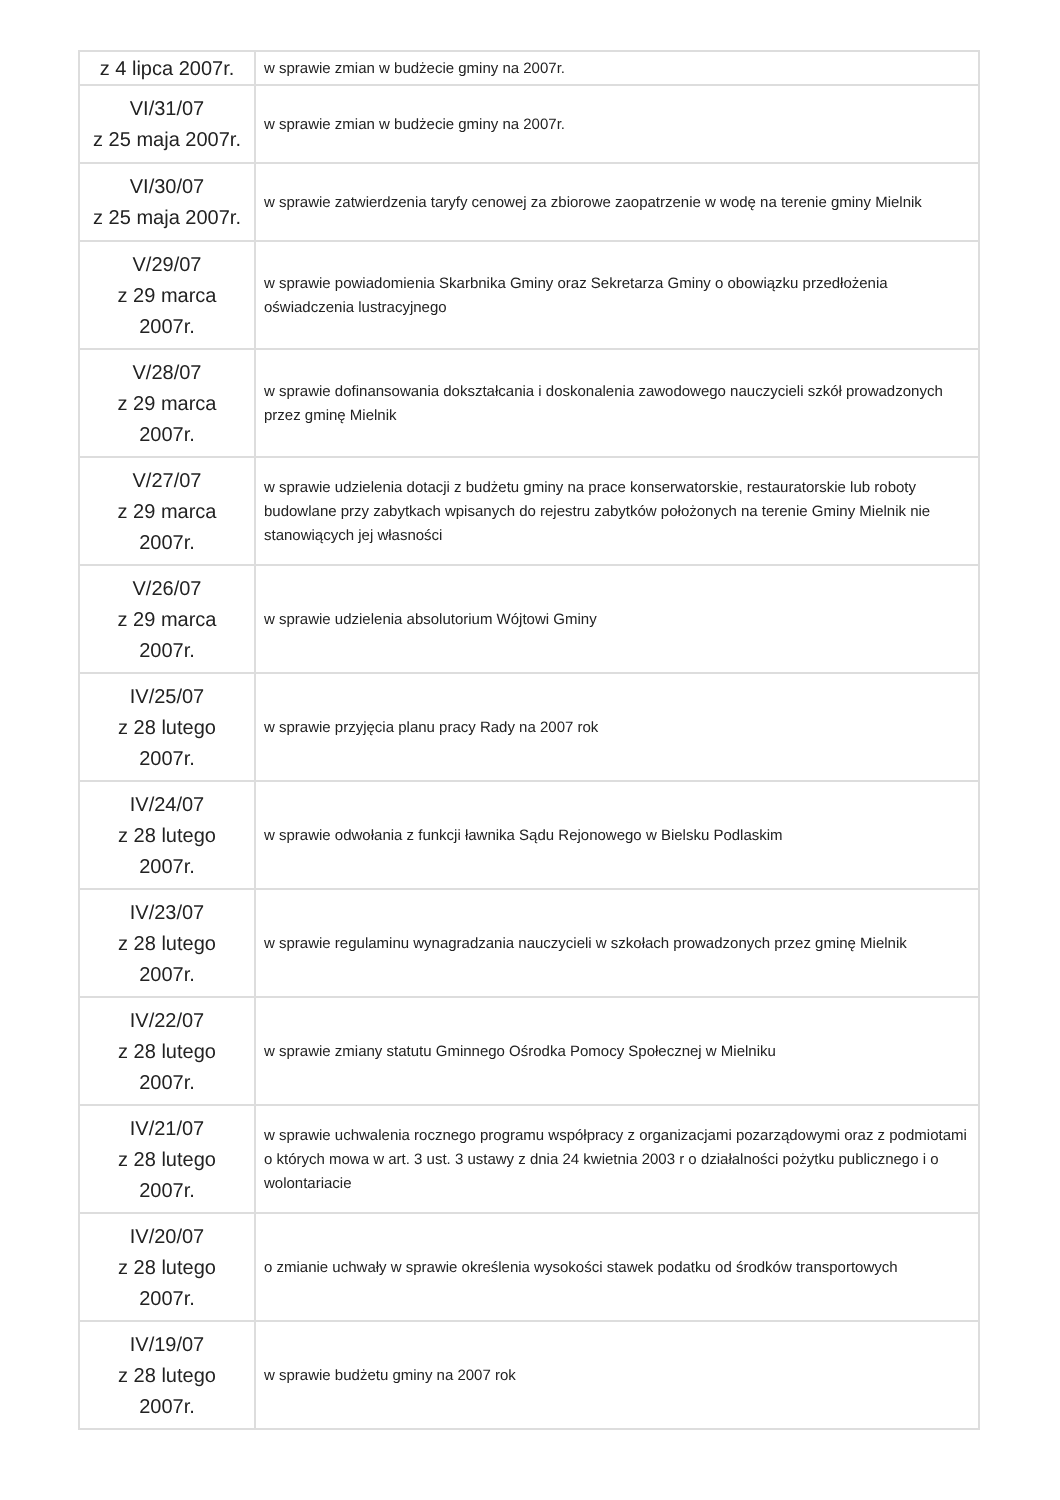| z 4 lipca 2007r. | w sprawie zmian w budżecie gminy na 2007r. |
| VI/31/07 z 25 maja 2007r. | w sprawie zmian w budżecie gminy na 2007r. |
| VI/30/07 z 25 maja 2007r. | w sprawie zatwierdzenia taryfy cenowej za zbiorowe zaopatrzenie w wodę na terenie gminy Mielnik |
| V/29/07 z 29 marca 2007r. | w sprawie powiadomienia Skarbnika Gminy oraz Sekretarza Gminy o obowiązku przedłożenia oświadczenia lustracyjnego |
| V/28/07 z 29 marca 2007r. | w sprawie dofinansowania dokształcania i doskonalenia zawodowego nauczycieli szkół prowadzonych przez gminę Mielnik |
| V/27/07 z 29 marca 2007r. | w sprawie udzielenia dotacji z budżetu gminy na prace konserwatorskie, restauratorskie lub roboty budowlane przy zabytkach wpisanych do rejestru zabytków położonych na terenie Gminy Mielnik nie stanowiących jej własności |
| V/26/07 z 29 marca 2007r. | w sprawie udzielenia absolutorium Wójtowi Gminy |
| IV/25/07 z 28 lutego 2007r. | w sprawie przyjęcia planu pracy Rady na 2007 rok |
| IV/24/07 z 28 lutego 2007r. | w sprawie odwołania z funkcji ławnika Sądu Rejonowego w Bielsku Podlaskim |
| IV/23/07 z 28 lutego 2007r. | w sprawie regulaminu wynagradzania nauczycieli w szkołach prowadzonych przez gminę Mielnik |
| IV/22/07 z 28 lutego 2007r. | w sprawie zmiany statutu Gminnego Ośrodka Pomocy Społecznej w Mielniku |
| IV/21/07 z 28 lutego 2007r. | w sprawie uchwalenia rocznego programu współpracy z organizacjami pozarządowymi oraz z podmiotami o których mowa w art. 3 ust. 3 ustawy z dnia 24 kwietnia 2003 r o działalności pożytku publicznego i o wolontariacie |
| IV/20/07 z 28 lutego 2007r. | o zmianie uchwały w sprawie określenia wysokości stawek podatku od środków transportowych |
| IV/19/07 z 28 lutego 2007r. | w sprawie budżetu gminy na 2007 rok |